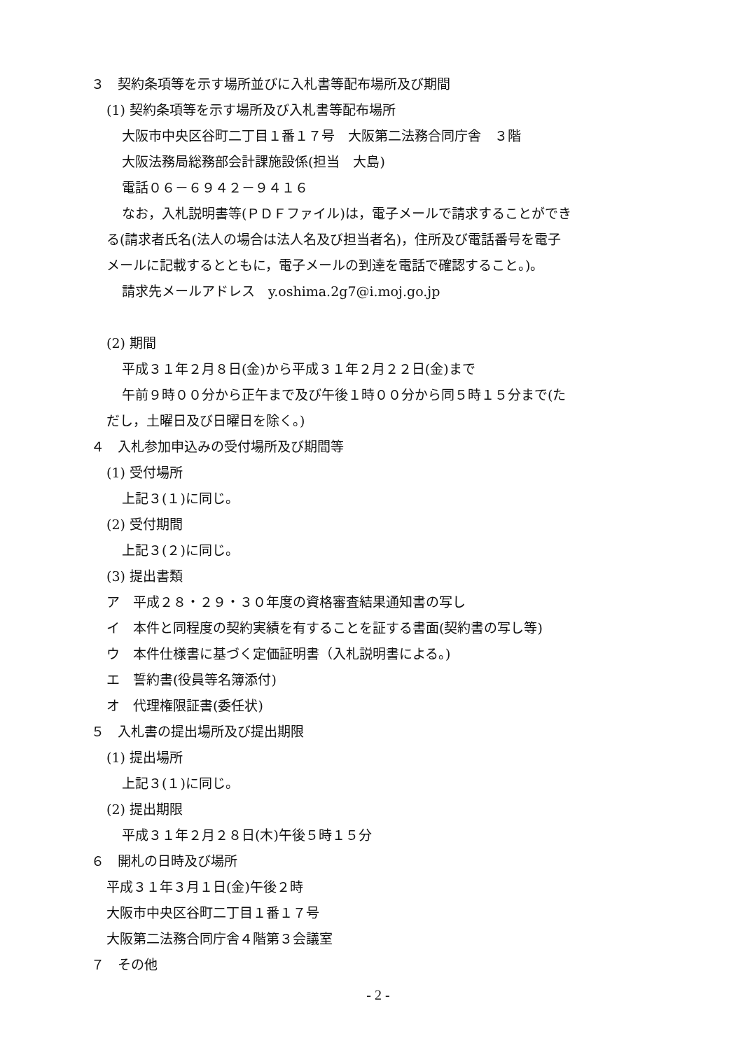３　契約条項等を示す場所並びに入札書等配布場所及び期間
(1) 契約条項等を示す場所及び入札書等配布場所
大阪市中央区谷町二丁目１番１７号　大阪第二法務合同庁舎　３階
大阪法務局総務部会計課施設係(担当　大島)
電話０６－６９４２－９４１６
なお，入札説明書等(ＰＤＦファイル)は，電子メールで請求することができ
る(請求者氏名(法人の場合は法人名及び担当者名)，住所及び電話番号を電子
メールに記載するとともに，電子メールの到達を電話で確認すること。)。
請求先メールアドレス　y.oshima.2g7@i.moj.go.jp
(2) 期間
平成３１年２月８日(金)から平成３１年２月２２日(金)まで
午前９時００分から正午まで及び午後１時００分から同５時１５分まで(た
だし，土曜日及び日曜日を除く。)
４　入札参加申込みの受付場所及び期間等
(1) 受付場所
上記３(１)に同じ。
(2) 受付期間
上記３(２)に同じ。
(3) 提出書類
ア　平成２８・２９・３０年度の資格審査結果通知書の写し
イ　本件と同程度の契約実績を有することを証する書面(契約書の写し等)
ウ　本件仕様書に基づく定価証明書（入札説明書による。)
エ　誓約書(役員等名簿添付)
オ　代理権限証書(委任状)
５　入札書の提出場所及び提出期限
(1) 提出場所
上記３(１)に同じ。
(2) 提出期限
平成３１年２月２８日(木)午後５時１５分
６　開札の日時及び場所
平成３１年３月１日(金)午後２時
大阪市中央区谷町二丁目１番１７号
大阪第二法務合同庁舎４階第３会議室
７　その他
- 2 -